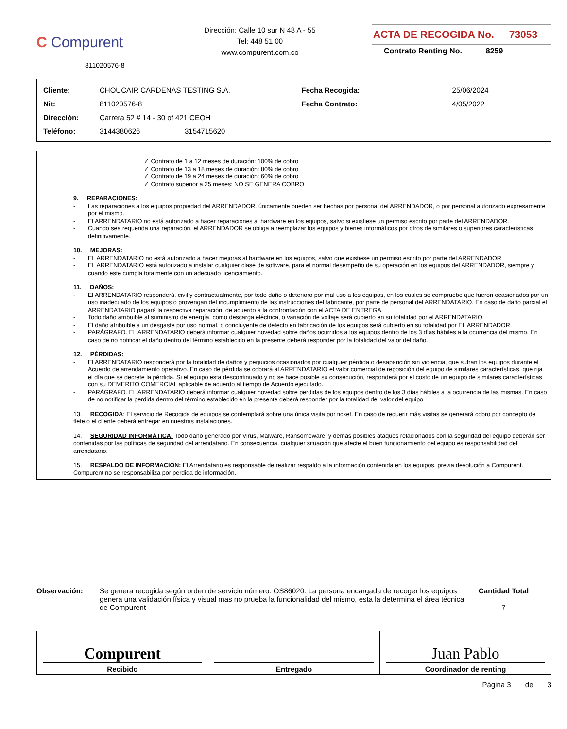C Compurent
811020576-8
Dirección: Calle 10 sur N 48 A - 55
Tel: 448 51 00
www.compurent.com.co
ACTA DE RECOGIDA No. 73053
Contrato Renting No. 8259
| Cliente: | CHOUCAIR CARDENAS TESTING S.A. | | Fecha Recogida: | 25/06/2024 |
| Nit: | 811020576-8 | | Fecha Contrato: | 4/05/2022 |
| Dirección: | Carrera 52 # 14 - 30 of 421 CEOH | | | |
| Teléfono: | 3144380626 | 3154715620 | | |
✓ Contrato de 1 a 12 meses de duración: 100% de cobro
✓ Contrato de 13 a 18 meses de duración: 80% de cobro
✓ Contrato de 19 a 24 meses de duración: 60% de cobro
✓ Contrato superior a 25 meses: NO SE GENERA COBRO
9. REPARACIONES:
- Las reparaciones a los equipos propiedad del ARRENDADOR, únicamente pueden ser hechas por personal del ARRENDADOR, o por personal autorizado expresamente por el mismo.
- El ARRENDATARIO no está autorizado a hacer reparaciones al hardware en los equipos, salvo si existiese un permiso escrito por parte del ARRENDADOR.
- Cuando sea requerida una reparación, el ARRENDADOR se obliga a reemplazar los equipos y bienes informáticos por otros de similares o superiores características definitivamente.
10. MEJORAS:
- EL ARRENDATARIO no está autorizado a hacer mejoras al hardware en los equipos, salvo que existiese un permiso escrito por parte del ARRENDADOR.
- EL ARRENDATARIO está autorizado a instalar cualquier clase de software, para el normal desempeño de su operación en los equipos del ARRENDADOR, siempre y cuando este cumpla totalmente con un adecuado licenciamiento.
11. DAÑOS:
- El ARRENDATARIO responderá, civil y contractualmente, por todo daño o deterioro por mal uso a los equipos, en los cuales se compruebe que fueron ocasionados por un uso inadecuado de los equipos o provengan del incumplimiento de las instrucciones del fabricante, por parte de personal del ARRENDATARIO. En caso de daño parcial el ARRENDATARIO pagará la respectiva reparación, de acuerdo a la confrontación con el ACTA DE ENTREGA.
- Todo daño atribuible al suministro de energía, como descarga eléctrica, o variación de voltaje será cubierto en su totalidad por el ARRENDATARIO.
- El daño atribuible a un desgaste por uso normal, o concluyente de defecto en fabricación de los equipos será cubierto en su totalidad por EL ARRENDADOR.
- PARÁGRAFO. EL ARRENDATARIO deberá informar cualquier novedad sobre daños ocurridos a los equipos dentro de los 3 días hábiles a la ocurrencia del mismo. En caso de no notificar el daño dentro del término establecido en la presente deberá responder por la totalidad del valor del daño.
12. PÉRDIDAS:
- El ARRENDATARIO responderá por la totalidad de daños y perjuicios ocasionados por cualquier pérdida o desaparición sin violencia, que sufran los equipos durante el Acuerdo de arrendamiento operativo. En caso de pérdida se cobrará al ARRENDATARIO el valor comercial de reposición del equipo de similares características, que rija el día que se decrete la pérdida. Si el equipo esta descontinuado y no se hace posible su consecución, responderá por el costo de un equipo de similares características con su DEMERITO COMERCIAL aplicable de acuerdo al tiempo de Acuerdo ejecutado.
- PARÁGRAFO. EL ARRENDATARIO deberá informar cualquier novedad sobre perdidas de los equipos dentro de los 3 días hábiles a la ocurrencia de las mismas. En caso de no notificar la perdida dentro del término establecido en la presente deberá responder por la totalidad del valor del equipo
13. RECOGIDA: El servicio de Recogida de equipos se contemplará sobre una única visita por ticket. En caso de requerir más visitas se generará cobro por concepto de flete o el cliente deberá entregar en nuestras instalaciones.
14. SEGURIDAD INFORMÁTICA: Todo daño generado por Virus, Malware, Ransomeware, y demás posibles ataques relacionados con la seguridad del equipo deberán ser contenidas por las políticas de seguridad del arrendatario. En consecuencia, cualquier situación que afecte el buen funcionamiento del equipo es responsabilidad del arrendatario.
15. RESPALDO DE INFORMACIÓN: El Arrendatario es responsable de realizar respaldo a la información contenida en los equipos, previa devolución a Compurent. Compurent no se responsabiliza por perdida de información.
Observación: Se genera recogida según orden de servicio número: OS86020. La persona encargada de recoger los equipos genera una validación física y visual mas no prueba la funcionalidad del mismo, esta la determina el área técnica de Compurent
Cantidad Total
7
Compurent
Recibido
Entregado
Juan Pablo
Coordinador de renting
Página 3 de 3